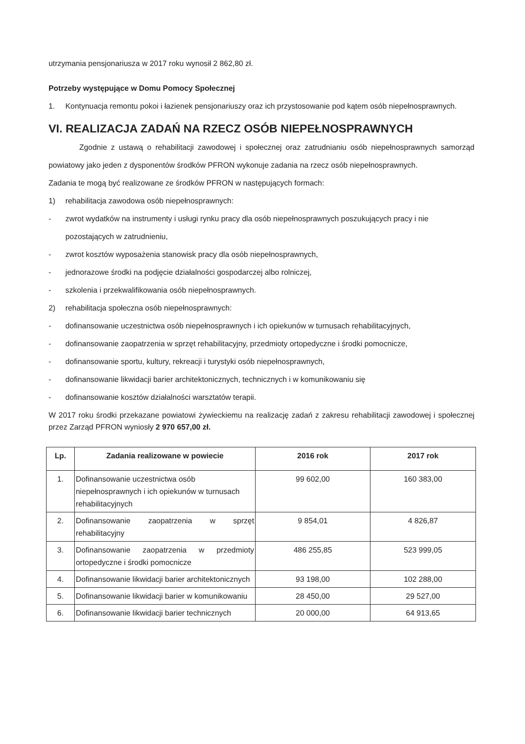utrzymania pensjonariusza w 2017 roku wynosił 2 862,80 zł.
Potrzeby występujące w Domu Pomocy Społecznej
1. Kontynuacja remontu pokoi i łazienek pensjonariuszy oraz ich przystosowanie pod kątem osób niepełnosprawnych.
VI. REALIZACJA ZADAŃ NA RZECZ OSÓB NIEPEŁNOSPRAWNYCH
Zgodnie z ustawą o rehabilitacji zawodowej i społecznej oraz zatrudnianiu osób niepełnosprawnych samorząd powiatowy jako jeden z dysponentów środków PFRON wykonuje zadania na rzecz osób niepełnosprawnych.
Zadania te mogą być realizowane ze środków PFRON w następujących formach:
1) rehabilitacja zawodowa osób niepełnosprawnych:
- zwrot wydatków na instrumenty i usługi rynku pracy dla osób niepełnosprawnych poszukujących pracy i nie pozostających w zatrudnieniu,
- zwrot kosztów wyposażenia stanowisk pracy dla osób niepełnosprawnych,
- jednorazowe środki na podjęcie działalności gospodarczej albo rolniczej,
- szkolenia i przekwalifikowania osób niepełnosprawnych.
2) rehabilitacja społeczna osób niepełnosprawnych:
- dofinansowanie uczestnictwa osób niepełnosprawnych i ich opiekunów w turnusach rehabilitacyjnych,
- dofinansowanie zaopatrzenia w sprzęt rehabilitacyjny, przedmioty ortopedyczne i środki pomocnicze,
- dofinansowanie sportu, kultury, rekreacji i turystyki osób niepełnosprawnych,
- dofinansowanie likwidacji barier architektonicznych, technicznych i w komunikowaniu się
- dofinansowanie kosztów działalności warsztatów terapii.
W 2017 roku środki przekazane powiatowi żywieckiemu na realizację zadań z zakresu rehabilitacji zawodowej i społecznej przez Zarząd PFRON wyniosły 2 970 657,00 zł.
| Lp. | Zadania realizowane w powiecie | 2016 rok | 2017 rok |
| --- | --- | --- | --- |
| 1. | Dofinansowanie uczestnictwa osób niepełnosprawnych i ich opiekunów w turnusach rehabilitacyjnych | 99 602,00 | 160 383,00 |
| 2. | Dofinansowanie zaopatrzenia w sprzęt rehabilitacyjny | 9 854,01 | 4 826,87 |
| 3. | Dofinansowanie zaopatrzenia w przedmioty ortopedyczne i środki pomocnicze | 486 255,85 | 523 999,05 |
| 4. | Dofinansowanie likwidacji barier architektonicznych | 93 198,00 | 102 288,00 |
| 5. | Dofinansowanie likwidacji barier w komunikowaniu | 28 450,00 | 29 527,00 |
| 6. | Dofinansowanie likwidacji barier technicznych | 20 000,00 | 64 913,65 |